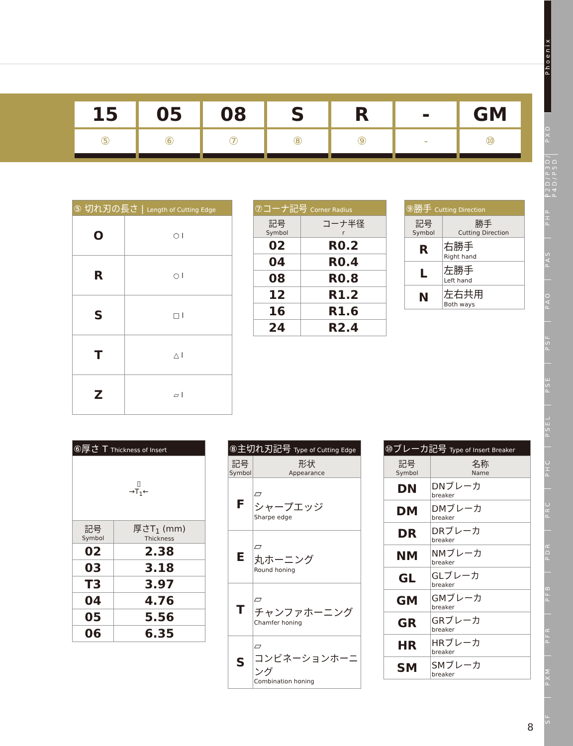15
⑤
05
⑥
08
⑦
S
⑧
R
⑨
-
-
GM
⑩
| ⑤ 切れ刃の長さ / Length of Cutting Edge | |
| O | ⬡ l |
| R | ○ l |
| S | □ l |
| T | △ l |
| Z | ▱ l |
| ⑦コーナ記号 Corner Radius | |
| 記号 Symbol | コーナ半径 r |
| 02 | R0.2 |
| 04 | R0.4 |
| 08 | R0.8 |
| 12 | R1.2 |
| 16 | R1.6 |
| 24 | R2.4 |
| ⑨勝手 Cutting Direction | |
| 記号 Symbol | 勝手 Cutting Direction |
| R | 右勝手 Right hand |
| L | 左勝手 Left hand |
| N | 左右共用 Both ways |
| ⑥厚さ T Thickness of Insert | |
| ▯ →T<sub>1</sub>← | |
| 記号 Symbol | 厚さT<sub>1</sub> (mm) Thickness |
| 02 | 2.38 |
| 03 | 3.18 |
| T3 | 3.97 |
| 04 | 4.76 |
| 05 | 5.56 |
| 06 | 6.35 |
| ⑧主切れ刃記号 Type of Cutting Edge | |
| 記号 Symbol | 形状 Appearance |
| F | ▱ シャープエッジ Sharpe edge |
| E | ▱ 丸ホーニング Round honing |
| T | ▱ チャンファホーニング Chamfer honing |
| S | ▱ コンビネーションホーニング Combination honing |
| ⑩ブレーカ記号 Type of Insert Breaker | |
| 記号 Symbol | 名称 Name |
| DN | DNブレーカ breaker |
| DM | DMブレーカ breaker |
| DR | DRブレーカ breaker |
| NM | NMブレーカ breaker |
| GL | GLブレーカ breaker |
| GM | GMブレーカ breaker |
| GR | GRブレーカ breaker |
| HR | HRブレーカ breaker |
| SM | SMブレーカ breaker |
8
Phoenix
PXD
P2D/P3D/ P4D/P5D
PHP
PAS
PAO
PSF
PSE
PSEL
PHC
PRC
PDR
PFB
PFR
PXM
SF